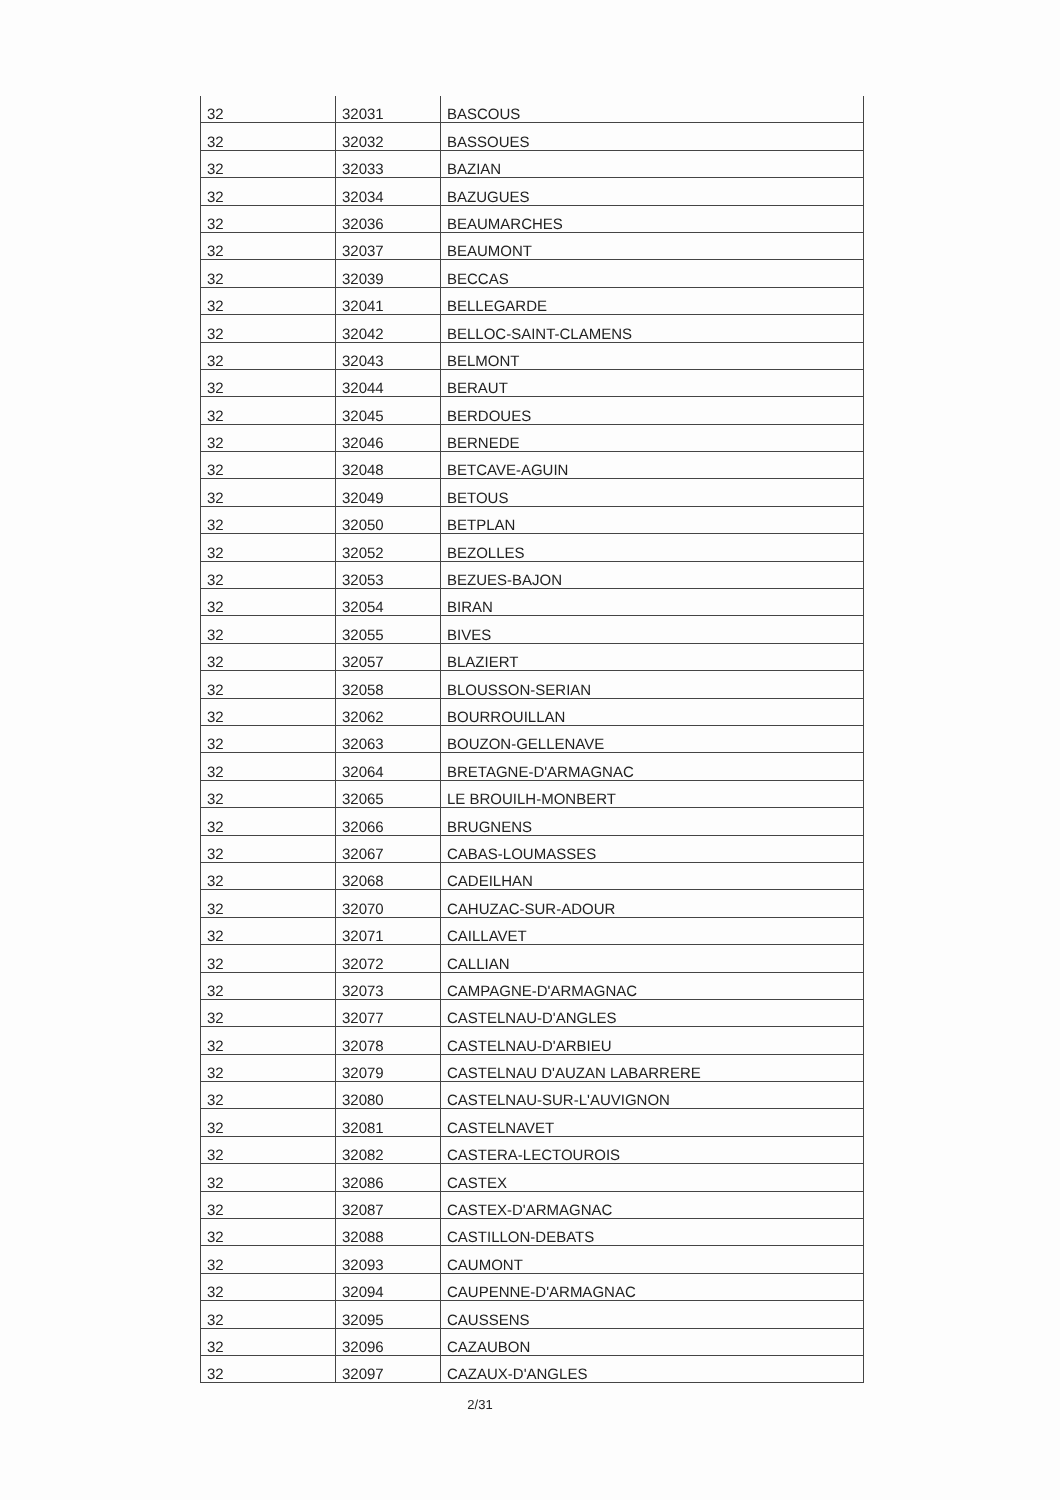| 32 | 32031 | BASCOUS |
| 32 | 32032 | BASSOUES |
| 32 | 32033 | BAZIAN |
| 32 | 32034 | BAZUGUES |
| 32 | 32036 | BEAUMARCHES |
| 32 | 32037 | BEAUMONT |
| 32 | 32039 | BECCAS |
| 32 | 32041 | BELLEGARDE |
| 32 | 32042 | BELLOC-SAINT-CLAMENS |
| 32 | 32043 | BELMONT |
| 32 | 32044 | BERAUT |
| 32 | 32045 | BERDOUES |
| 32 | 32046 | BERNEDE |
| 32 | 32048 | BETCAVE-AGUIN |
| 32 | 32049 | BETOUS |
| 32 | 32050 | BETPLAN |
| 32 | 32052 | BEZOLLES |
| 32 | 32053 | BEZUES-BAJON |
| 32 | 32054 | BIRAN |
| 32 | 32055 | BIVES |
| 32 | 32057 | BLAZIERT |
| 32 | 32058 | BLOUSSON-SERIAN |
| 32 | 32062 | BOURROUILLAN |
| 32 | 32063 | BOUZON-GELLENAVE |
| 32 | 32064 | BRETAGNE-D'ARMAGNAC |
| 32 | 32065 | LE BROUILH-MONBERT |
| 32 | 32066 | BRUGNENS |
| 32 | 32067 | CABAS-LOUMASSES |
| 32 | 32068 | CADEILHAN |
| 32 | 32070 | CAHUZAC-SUR-ADOUR |
| 32 | 32071 | CAILLAVET |
| 32 | 32072 | CALLIAN |
| 32 | 32073 | CAMPAGNE-D'ARMAGNAC |
| 32 | 32077 | CASTELNAU-D'ANGLES |
| 32 | 32078 | CASTELNAU-D'ARBIEU |
| 32 | 32079 | CASTELNAU D'AUZAN LABARRERE |
| 32 | 32080 | CASTELNAU-SUR-L'AUVIGNON |
| 32 | 32081 | CASTELNAVET |
| 32 | 32082 | CASTERA-LECTOUROIS |
| 32 | 32086 | CASTEX |
| 32 | 32087 | CASTEX-D'ARMAGNAC |
| 32 | 32088 | CASTILLON-DEBATS |
| 32 | 32093 | CAUMONT |
| 32 | 32094 | CAUPENNE-D'ARMAGNAC |
| 32 | 32095 | CAUSSENS |
| 32 | 32096 | CAZAUBON |
| 32 | 32097 | CAZAUX-D'ANGLES |
2/31